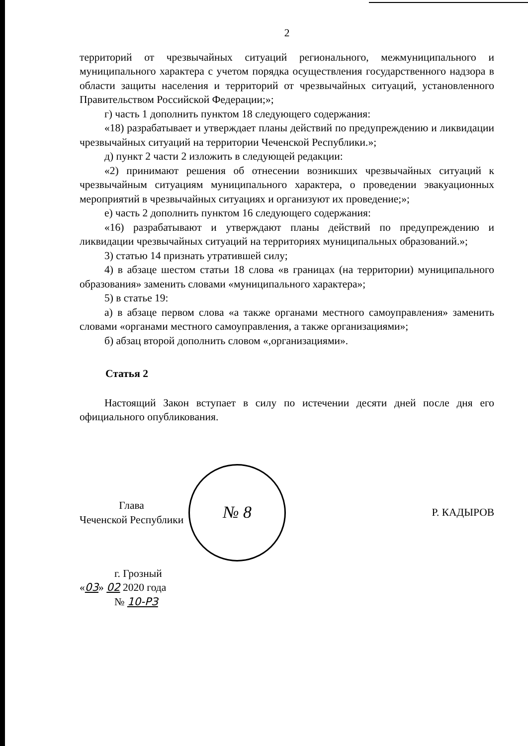2
территорий от чрезвычайных ситуаций регионального, межмуниципального и муниципального характера с учетом порядка осуществления государственного надзора в области защиты населения и территорий от чрезвычайных ситуаций, установленного Правительством Российской Федерации;»;
г) часть 1 дополнить пунктом 18 следующего содержания:
«18) разрабатывает и утверждает планы действий по предупреждению и ликвидации чрезвычайных ситуаций на территории Чеченской Республики.»;
д) пункт 2 части 2 изложить в следующей редакции:
«2) принимают решения об отнесении возникших чрезвычайных ситуаций к чрезвычайным ситуациям муниципального характера, о проведении эвакуационных мероприятий в чрезвычайных ситуациях и организуют их проведение;»;
е) часть 2 дополнить пунктом 16 следующего содержания:
«16) разрабатывают и утверждают планы действий по предупреждению и ликвидации чрезвычайных ситуаций на территориях муниципальных образований.»;
3) статью 14 признать утратившей силу;
4) в абзаце шестом статьи 18 слова «в границах (на территории) муниципального образования» заменить словами «муниципального характера»;
5) в статье 19:
а) в абзаце первом слова «а также органами местного самоуправления» заменить словами «органами местного самоуправления, а также организациями»;
б) абзац второй дополнить словом «,организациями».
Статья 2
Настоящий Закон вступает в силу по истечении десяти дней после дня его официального опубликования.
Глава
Чеченской Республики
№ 8
Р. КАДЫРОВ
г. Грозный
«03» 02 2020 года
№ 10-РЗ